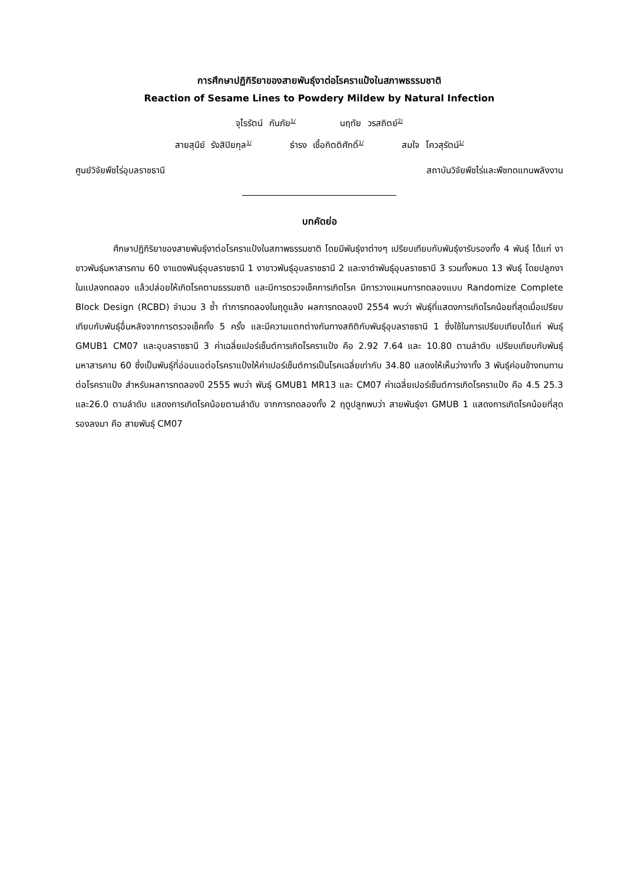การศึกษาปฏิกิริยาของสายพันธุ์งาต่อโรคราแป้งในสภาพธรรมชาติ
Reaction of Sesame Lines to Powdery Mildew by Natural Infection
จุไรรัตน์ กันภัย<sup>1/</sup> นฤทัย วรสถิตย์<sup>2/</sup>
สายสุนีย์ รังสิปิยกุล<sup>1/</sup> ธำรง เชื้อกิตติศักดิ์<sup>1/</sup> สมใจ โควสุรัตน์<sup>1/</sup>
ศูนย์วิจัยพืชไร่อุบลราชธานี สถาบันวิจัยพืชไร่และพืชทดแทนพลังงาน
บทคัดย่อ
ศึกษาปฏิกิริยาของสายพันธุ์งาต่อโรคราแป้งในสภาพธรรมชาติ โดยมีพันธุ์งาต่างๆ เปรียบเทียบกับพันธุ์งารับรองทั้ง 4 พันธุ์ ได้แก่ งาขาวพันธุ์มหาสารคาม 60 งาแดงพันธุ์อุบลราชธานี 1 งาขาวพันธุ์อุบลราชธานี 2 และงาดำพันธุ์อุบลราชธานี 3 รวมทั้งหมด 13 พันธุ์ โดยปลูกงาในแปลงทดลอง แล้วปล่อยให้เกิดโรคตามธรรมชาติ และมีการตรวจเช็คการเกิดโรค มีการวางแผนการทดลองแบบ Randomize Complete Block Design (RCBD) จำนวน 3 ซ้ำ ทำการทดลองในฤดูแล้ง ผลการทดลองปี 2554 พบว่า พันธุ์ที่แสดงการเกิดโรคน้อยที่สุดเมื่อเปรียบเทียบกับพันธุ์อื่นหลังจากการตรวจเช็คทั้ง 5 ครั้ง และมีความแตกต่างกันทางสถิติกับพันธุ์อุบลราชธานี 1 ซึ่งใช้ในการเปรียบเทียบได้แก่ พันธุ์ GMUB1 CM07 และอุบลราชธานี 3 ค่าเฉลี่ยเปอร์เซ็นต์การเกิดโรคราแป้ง คือ 2.92 7.64 และ 10.80 ตามลำดับ เปรียบเทียบกับพันธุ์มหาสารคาม 60 ซึ่งเป็นพันธุ์ที่อ่อนแอต่อโรคราแป้งให้ค่าเปอร์เซ็นต์การเป็นโรคเฉลี่ยเท่ากับ 34.80 แสดงให้เห็นว่างาทั้ง 3 พันธุ์ค่อนข้างทนทานต่อโรคราแป้ง สำหรับผลการทดลองปี 2555 พบว่า พันธุ์ GMUB1 MR13 และ CM07 ค่าเฉลี่ยเปอร์เซ็นต์การเกิดโรคราแป้ง คือ 4.5 25.3 และ26.0 ตามลำดับ แสดงการเกิดโรคน้อยตามลำดับ จากการทดลองทั้ง 2 ฤดูปลูกพบว่า สายพันธุ์งา GMUB 1 แสดงการเกิดโรคน้อยที่สุดรองลงมา คือ สายพันธุ์ CM07